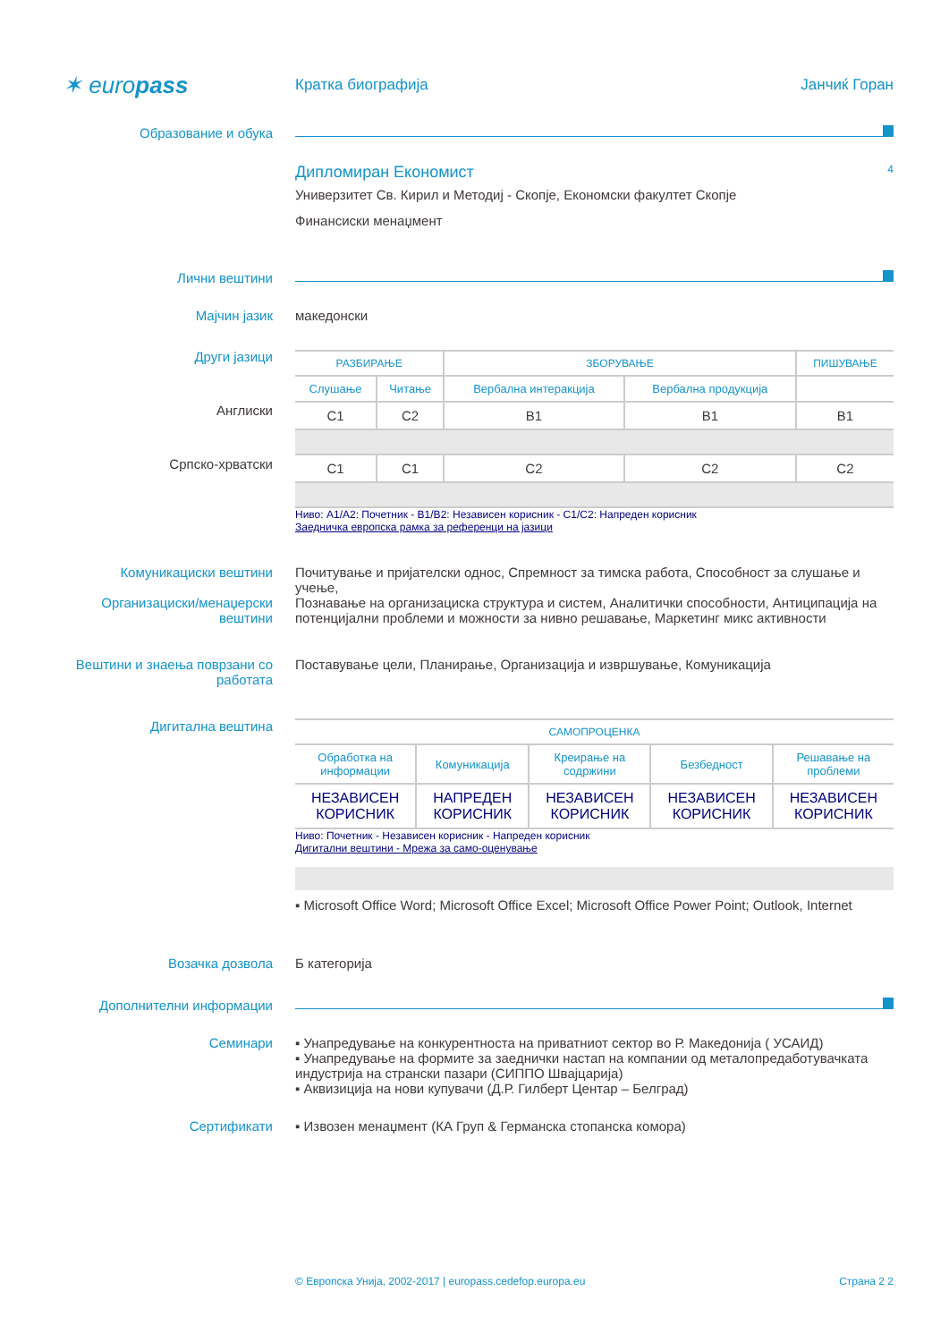✶ europass
Кратка биографија Јанчиќ Горан
Образование и обука
Дипломиран Економист 4
Универзитет Св. Кирил и Методиј - Скопје, Економски факултет Скопје
Финансиски менаџмент
Лични вештини
Мајчин јазик македонски
Други јазици
Англиски
Српско-хрватски
| РАЗБИРАЊЕ | | ЗБОРУВАЊЕ | | ПИШУВАЊЕ |
| --- | --- | --- | --- | --- |
| Слушање | Читање | Вербална интеракција | Вербална продукција | |
| C1 | C2 | B1 | B1 | B1 |
| C1 | C1 | C2 | C2 | C2 |
Ниво: A1/A2: Почетник - B1/B2: Независен корисник - C1/C2: Напреден корисник
Заедничка европска рамка за референци на јазици
Комуникациски вештини Почитување и пријателски однос, Спремност за тимска работа, Способност за слушање и учење,
Организациски/менаџерски вештини
Познавање на организациска структура и систем, Аналитички способности, Антиципација на потенцијални проблеми и можности за нивно решавање, Маркетинг микс активности
Вештини и знаења поврзани со работата
Поставување цели, Планирање, Организација и извршување, Комуникација
Дигитална вештина
| САМОПРОЦЕНКА | | | | |
| --- | --- | --- | --- | --- |
| Обработка на информации | Комуникација | Креирање на содржини | Безбедност | Решавање на проблеми |
| НЕЗАВИСЕН КОРИСНИК | НАПРЕДЕН КОРИСНИК | НЕЗАВИСЕН КОРИСНИК | НЕЗАВИСЕН КОРИСНИК | НЕЗАВИСЕН КОРИСНИК |
Ниво: Почетник - Независен корисник - Напреден корисник
Дигитални вештини - Мрежа за само-оценување
▪ Microsoft Office Word; Microsoft Office Excel; Microsoft Office Power Point; Outlook, Internet
Возачка дозвола Б категорија
Дополнителни информации
Семинари ▪ Унапредување на конкурентноста на приватниот сектор во Р. Македонија ( УСАИД)
▪ Унапредување на формите за заеднички настап на компании од металопредаботувачката индустрија на странски пазари (СИППО Швајцарија)
▪ Аквизиција на нови купувачи (Д.Р. Гилберт Центар – Белград)
Сертификати ▪ Извозен менаџмент (КА Груп & Германска стопанска комора)
© Европска Унија, 2002-2017 | europass.cedefop.europa.eu Страна 2 2